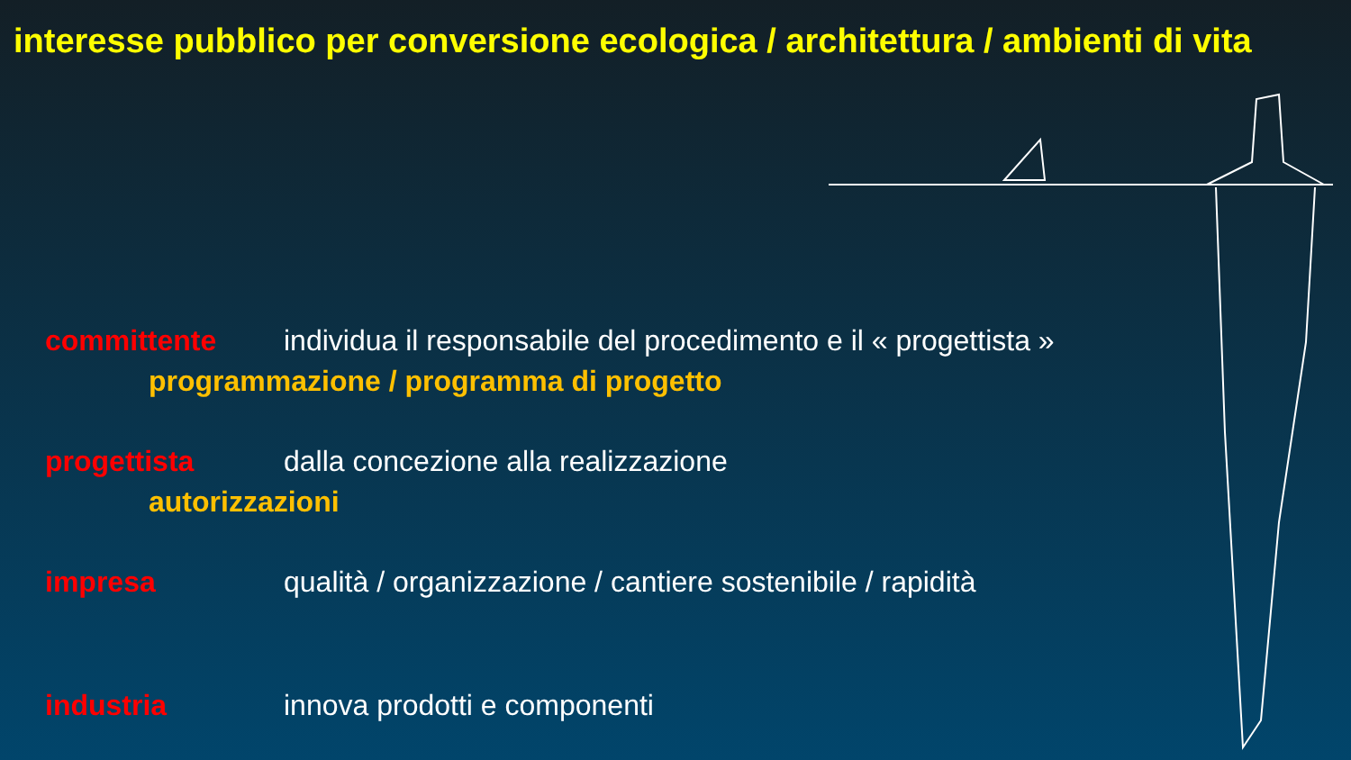interesse pubblico per conversione ecologica / architettura / ambienti di vita
committente individua il responsabile del procedimento e il « progettista »
programmazione / programma di progetto
progettista dalla concezione alla realizzazione
autorizzazioni
impresa qualità / organizzazione / cantiere sostenibile / rapidità
industria innova prodotti e componenti